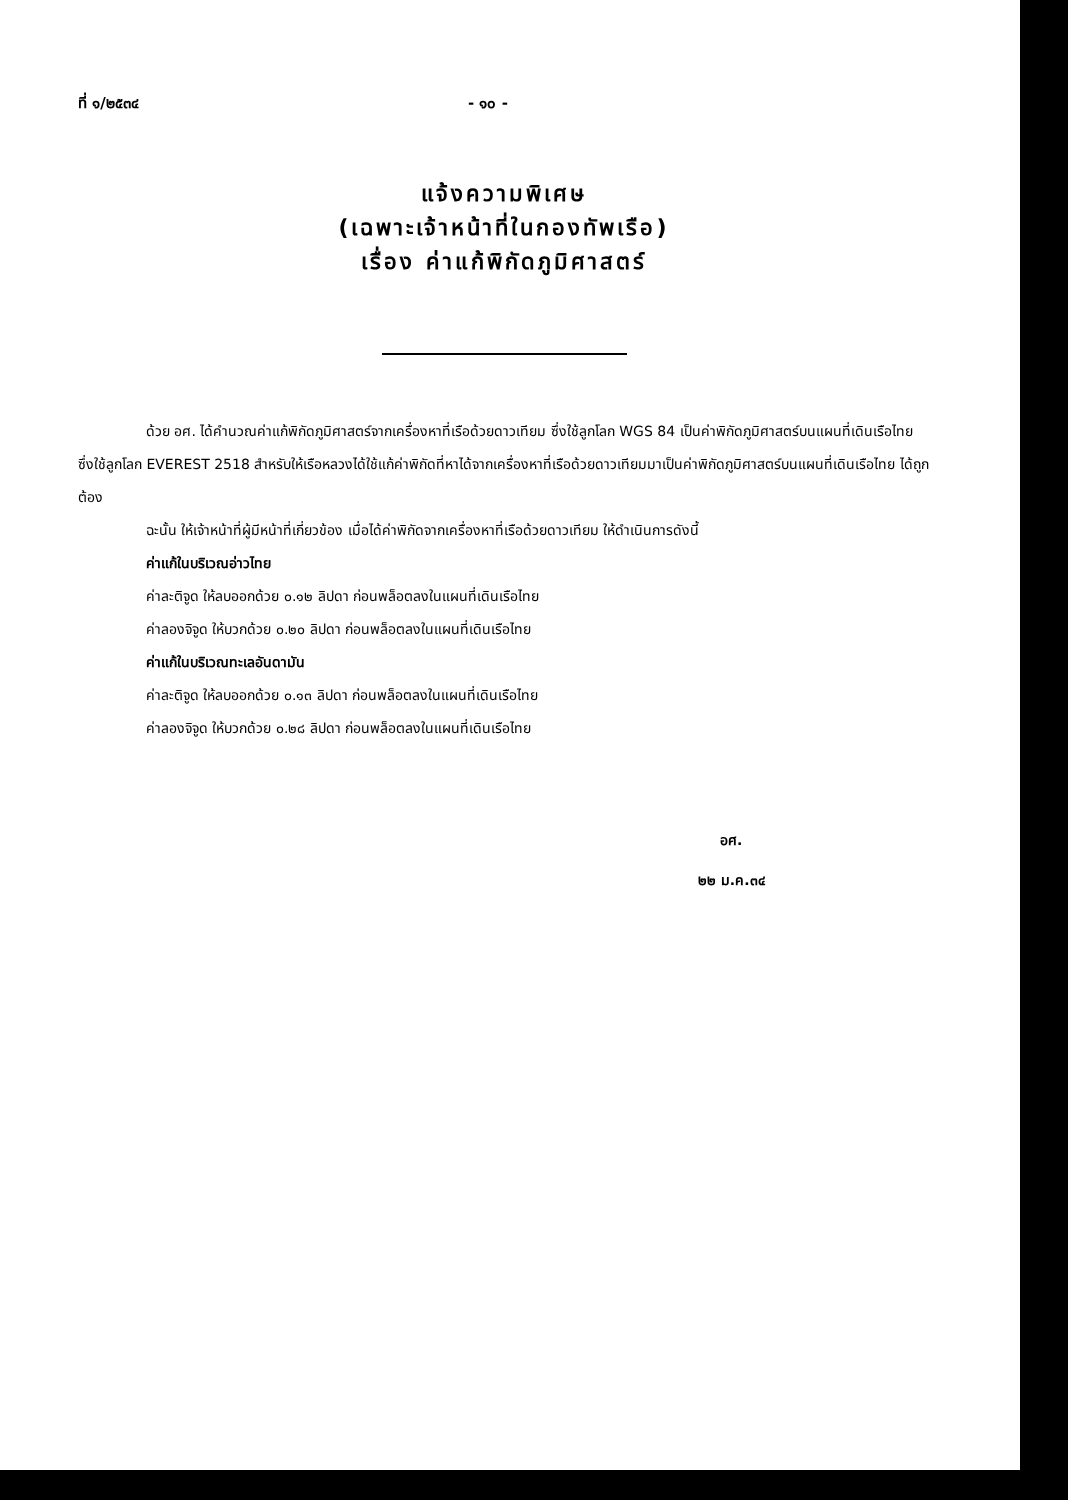ที่ ๑/๒๕๓๔ - ๑๐ -
แจ้งความพิเศษ
(เฉพาะเจ้าหน้าที่ในกองทัพเรือ)
เรื่อง ค่าแก้พิกัดภูมิศาสตร์
ด้วย อศ. ได้คำนวณค่าแก้พิกัดภูมิศาสตร์จากเครื่องหาที่เรือด้วยดาวเทียม ซึ่งใช้ลูกโลก WGS 84 เป็นค่าพิกัดภูมิศาสตร์บนแผนที่เดินเรือไทย ซึ่งใช้ลูกโลก EVEREST 2518 สำหรับให้เรือหลวงได้ใช้แก้ค่าพิกัดที่หาได้จากเครื่องหาที่เรือด้วยดาวเทียมมาเป็นค่าพิกัดภูมิศาสตร์บนแผนที่เดินเรือไทย ได้ถูกต้อง
ฉะนั้น ให้เจ้าหน้าที่ผู้มีหน้าที่เกี่ยวข้อง เมื่อได้ค่าพิกัดจากเครื่องหาที่เรือด้วยดาวเทียม ให้ดำเนินการดังนี้
ค่าแก้ในบริเวณอ่าวไทย
ค่าละติจูด ให้ลบออกด้วย ๐.๑๒ ลิปดา ก่อนพล็อตลงในแผนที่เดินเรือไทย
ค่าลองจิจูด ให้บวกด้วย ๐.๒๐ ลิปดา ก่อนพล็อตลงในแผนที่เดินเรือไทย
ค่าแก้ในบริเวณทะเลอันดามัน
ค่าละติจูด ให้ลบออกด้วย ๐.๑๓ ลิปดา ก่อนพล็อตลงในแผนที่เดินเรือไทย
ค่าลองจิจูด ให้บวกด้วย ๐.๒๘ ลิปดา ก่อนพล็อตลงในแผนที่เดินเรือไทย
อศ.
๒๒ ม.ค.๓๔